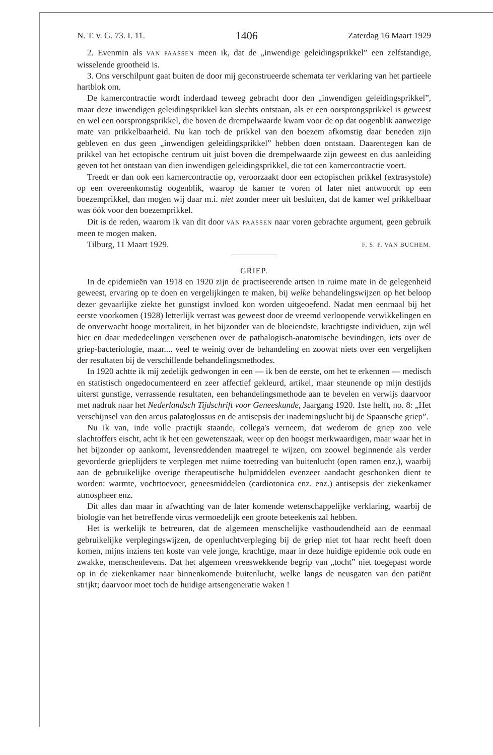N. T. v. G. 73. I. 11. 1406 Zaterdag 16 Maart 1929
2. Evenmin als VAN PAASSEN meen ik, dat de „inwendige geleidingsprikkel” een zelfstandige, wisselende grootheid is.
3. Ons verschilpunt gaat buiten de door mij geconstrueerde schemata ter verklaring van het partieele hartblok om.
De kamercontractie wordt inderdaad teweeg gebracht door den „inwendigen geleidingsprikkel”, maar deze inwendigen geleidingsprikkel kan slechts ontstaan, als er een oorsprongsprikkel is geweest en wel een oorsprongsprikkel, die boven de drempelwaarde kwam voor de op dat oogenblik aanwezige mate van prikkelbaarheid. Nu kan toch de prikkel van den boezem afkomstig daar beneden zijn gebleven en dus geen „inwendigen geleidingsprikkel” hebben doen ontstaan. Daarentegen kan de prikkel van het ectopische centrum uit juist boven die drempelwaarde zijn geweest en dus aanleiding geven tot het ontstaan van dien inwendigen geleidingsprikkel, die tot een kamercontractie voert.
Treedt er dan ook een kamercontractie op, veroorzaakt door een ectopischen prikkel (extrasystole) op een overeenkomstig oogenblik, waarop de kamer te voren of later niet antwoordt op een boezemprikkel, dan mogen wij daar m.i. niet zonder meer uit besluiten, dat de kamer wel prikkelbaar was óók voor den boezemprikkel.
Dit is de reden, waarom ik van dit door VAN PAASSEN naar voren gebrachte argument, geen gebruik meen te mogen maken.
Tilburg, 11 Maart 1929. F. S. P. VAN BUCHEM.
GRIEP.
In de epidemieën van 1918 en 1920 zijn de practiseerende artsen in ruime mate in de gelegenheid geweest, ervaring op te doen en vergelijkingen te maken, bij welke behandelingswijzen op het beloop dezer gevaarlijke ziekte het gunstigst invloed kon worden uitgeoefend. Nadat men eenmaal bij het eerste voorkomen (1928) letterlijk verrast was geweest door de vreemd verloopende verwikkelingen en de onverwacht hooge mortaliteit, in het bijzonder van de bloeiendste, krachtigste individuen, zijn wél hier en daar mededeelingen verschenen over de pathalogisch-anatomische bevindingen, iets over de griep-bacteriologie, maar.... veel te weinig over de behandeling en zoowat niets over een vergelijken der resultaten bij de verschillende behandelingsmethodes.
In 1920 achtte ik mij zedelijk gedwongen in een — ik ben de eerste, om het te erkennen — medisch en statistisch ongedocumenteerd en zeer affectief gekleurd, artikel, maar steunende op mijn destijds uiterst gunstige, verrassende resultaten, een behandelingsmethode aan te bevelen en verwijs daarvoor met nadruk naar het Nederlandsch Tijdschrift voor Geneeskunde, Jaargang 1920. 1ste helft, no. 8: „Het verschijnsel van den arcus palatoglossus en de antisepsis der inademingslucht bij de Spaansche griep”.
Nu ik van, inde volle practijk staande, collega's verneem, dat wederom de griep zoo vele slachtoffers eischt, acht ik het een gewetenszaak, weer op den hoogst merkwaardigen, maar waar het in het bijzonder op aankomt, levensreddenden maatregel te wijzen, om zoowel beginnende als verder gevorderde grieplijders te verplegen met ruime toetreding van buitenlucht (open ramen enz.), waarbij aan de gebruikelijke overige therapeutische hulpmiddelen evenzeer aandacht geschonken dient te worden: warmte, vochttoevoer, geneesmiddelen (cardiotonica enz. enz.) antisepsis der ziekenkamer atmospheer enz.
Dit alles dan maar in afwachting van de later komende wetenschappelijke verklaring, waarbij de biologie van het betreffende virus vermoedelijk een groote beteekenis zal hebben.
Het is werkelijk te betreuren, dat de algemeen menschelijke vasthoudendheid aan de eenmaal gebruikelijke verplegingswijzen, de openluchtverpleging bij de griep niet tot haar recht heeft doen komen, mijns inziens ten koste van vele jonge, krachtige, maar in deze huidige epidemie ook oude en zwakke, menschenlevens. Dat het algemeen vreeswekkende begrip van „tocht” niet toegepast worde op in de ziekenkamer naar binnenkomende buitenlucht, welke langs de neusgaten van den patiënt strijkt; daarvoor moet toch de huidige artsengeneratie waken !